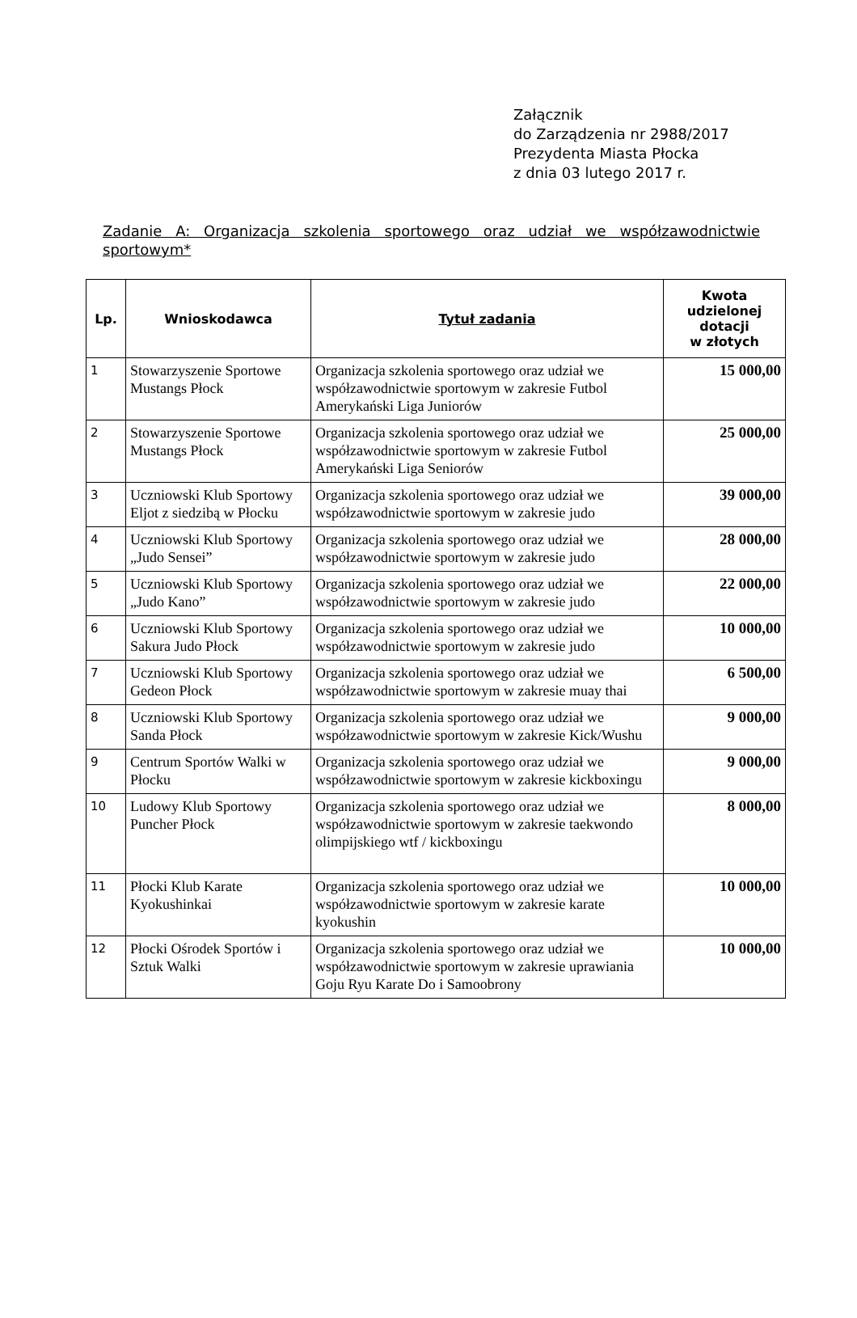Załącznik
do Zarządzenia nr 2988/2017
Prezydenta Miasta Płocka
z dnia 03 lutego 2017 r.
Zadanie A: Organizacja szkolenia sportowego oraz udział we współzawodnictwie sportowym*
| Lp. | Wnioskodawca | Tytuł zadania | Kwota udzielonej dotacji w złotych |
| --- | --- | --- | --- |
| 1 | Stowarzyszenie Sportowe Mustangs Płock | Organizacja szkolenia sportowego oraz udział we współzawodnictwie sportowym w zakresie Futbol Amerykański Liga Juniorów | 15 000,00 |
| 2 | Stowarzyszenie Sportowe Mustangs Płock | Organizacja szkolenia sportowego oraz udział we współzawodnictwie sportowym w zakresie Futbol Amerykański Liga Seniorów | 25 000,00 |
| 3 | Uczniowski Klub Sportowy Eljot z siedzibą w Płocku | Organizacja szkolenia sportowego oraz udział we współzawodnictwie sportowym w zakresie judo | 39 000,00 |
| 4 | Uczniowski Klub Sportowy „Judo Sensei” | Organizacja szkolenia sportowego oraz udział we współzawodnictwie sportowym w zakresie judo | 28 000,00 |
| 5 | Uczniowski Klub Sportowy „Judo Kano” | Organizacja szkolenia sportowego oraz udział we współzawodnictwie sportowym w zakresie judo | 22 000,00 |
| 6 | Uczniowski Klub Sportowy Sakura Judo Płock | Organizacja szkolenia sportowego oraz udział we współzawodnictwie sportowym w zakresie judo | 10 000,00 |
| 7 | Uczniowski Klub Sportowy Gedeon Płock | Organizacja szkolenia sportowego oraz udział we współzawodnictwie sportowym w zakresie muay thai | 6 500,00 |
| 8 | Uczniowski Klub Sportowy Sanda Płock | Organizacja szkolenia sportowego oraz udział we współzawodnictwie sportowym w zakresie Kick/Wushu | 9 000,00 |
| 9 | Centrum Sportów Walki w Płocku | Organizacja szkolenia sportowego oraz udział we współzawodnictwie sportowym w zakresie kickboxingu | 9 000,00 |
| 10 | Ludowy Klub Sportowy Puncher Płock | Organizacja szkolenia sportowego oraz udział we współzawodnictwie sportowym w zakresie taekwondo olimpijskiego wtf / kickboxingu | 8 000,00 |
| 11 | Płocki Klub Karate Kyokushinkai | Organizacja szkolenia sportowego oraz udział we współzawodnictwie sportowym w zakresie karate kyokushin | 10 000,00 |
| 12 | Płocki Ośrodek Sportów i Sztuk Walki | Organizacja szkolenia sportowego oraz udział we współzawodnictwie sportowym w zakresie uprawiania Goju Ryu Karate Do i Samoobrony | 10 000,00 |